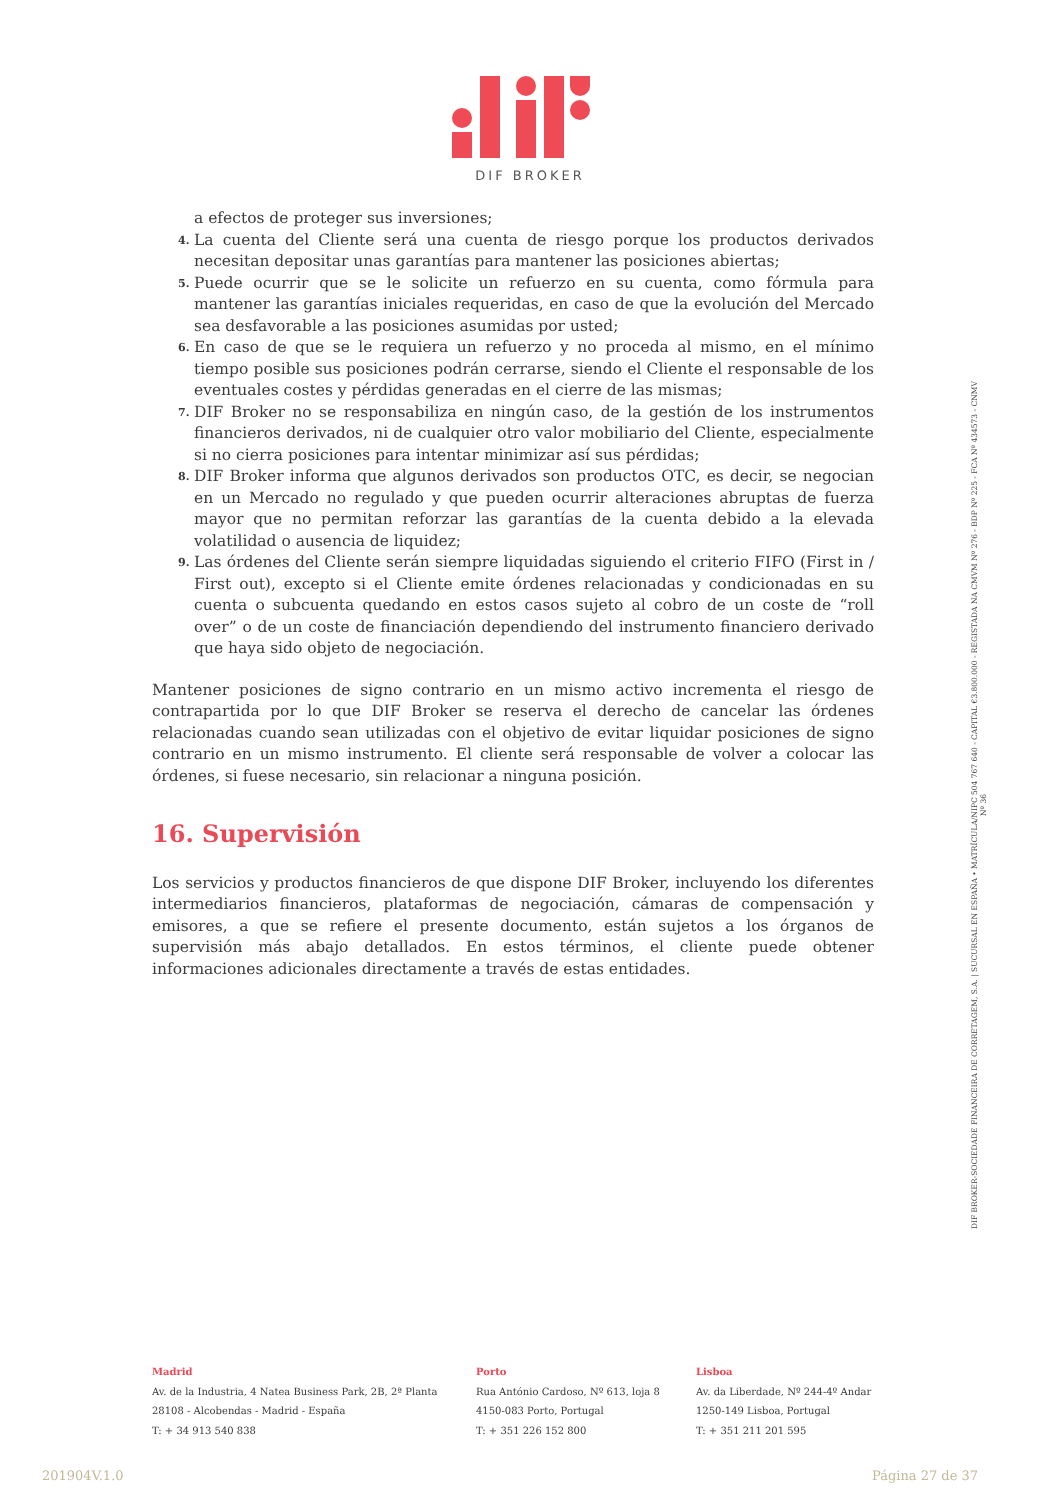DIF BROKER
a efectos de proteger sus inversiones;
4. La cuenta del Cliente será una cuenta de riesgo porque los productos derivados necesitan depositar unas garantías para mantener las posiciones abiertas;
5. Puede ocurrir que se le solicite un refuerzo en su cuenta, como fórmula para mantener las garantías iniciales requeridas, en caso de que la evolución del Mercado sea desfavorable a las posiciones asumidas por usted;
6. En caso de que se le requiera un refuerzo y no proceda al mismo, en el mínimo tiempo posible sus posiciones podrán cerrarse, siendo el Cliente el responsable de los eventuales costes y pérdidas generadas en el cierre de las mismas;
7. DIF Broker no se responsabiliza en ningún caso, de la gestión de los instrumentos financieros derivados, ni de cualquier otro valor mobiliario del Cliente, especialmente si no cierra posiciones para intentar minimizar así sus pérdidas;
8. DIF Broker informa que algunos derivados son productos OTC, es decir, se negocian en un Mercado no regulado y que pueden ocurrir alteraciones abruptas de fuerza mayor que no permitan reforzar las garantías de la cuenta debido a la elevada volatilidad o ausencia de liquidez;
9. Las órdenes del Cliente serán siempre liquidadas siguiendo el criterio FIFO (First in / First out), excepto si el Cliente emite órdenes relacionadas y condicionadas en su cuenta o subcuenta quedando en estos casos sujeto al cobro de un coste de “roll over” o de un coste de financiación dependiendo del instrumento financiero derivado que haya sido objeto de negociación.
Mantener posiciones de signo contrario en un mismo activo incrementa el riesgo de contrapartida por lo que DIF Broker se reserva el derecho de cancelar las órdenes relacionadas cuando sean utilizadas con el objetivo de evitar liquidar posiciones de signo contrario en un mismo instrumento. El cliente será responsable de volver a colocar las órdenes, si fuese necesario, sin relacionar a ninguna posición.
16. Supervisión
Los servicios y productos financieros de que dispone DIF Broker, incluyendo los diferentes intermediarios financieros, plataformas de negociación, cámaras de compensación y emisores, a que se refiere el presente documento, están sujetos a los órganos de supervisión más abajo detallados. En estos términos, el cliente puede obtener informaciones adicionales directamente a través de estas entidades.
DIF BROKER-SOCIEDADE FINANCEIRA DE CORRETAGEM, S.A. | SUCURSAL EN ESPAÑA • MATRÍCULA/NIPC 504 767 640 - CAPITAL €3.800.000 - REGISTADA NA CMVM Nº 276 - BDP Nº 225 - FCA Nº 434573 - CNMV Nº 36
Madrid
Av. de la Industria, 4 Natea Business Park, 2B, 2ª Planta
28108 - Alcobendas - Madrid - España
T: + 34 913 540 838
Porto
Rua António Cardoso, Nº 613, loja 8
4150-083 Porto, Portugal
T: + 351 226 152 800
Lisboa
Av. da Liberdade, Nº 244-4º Andar
1250-149 Lisboa, Portugal
T: + 351 211 201 595
201904V.1.0 Página 27 de 37